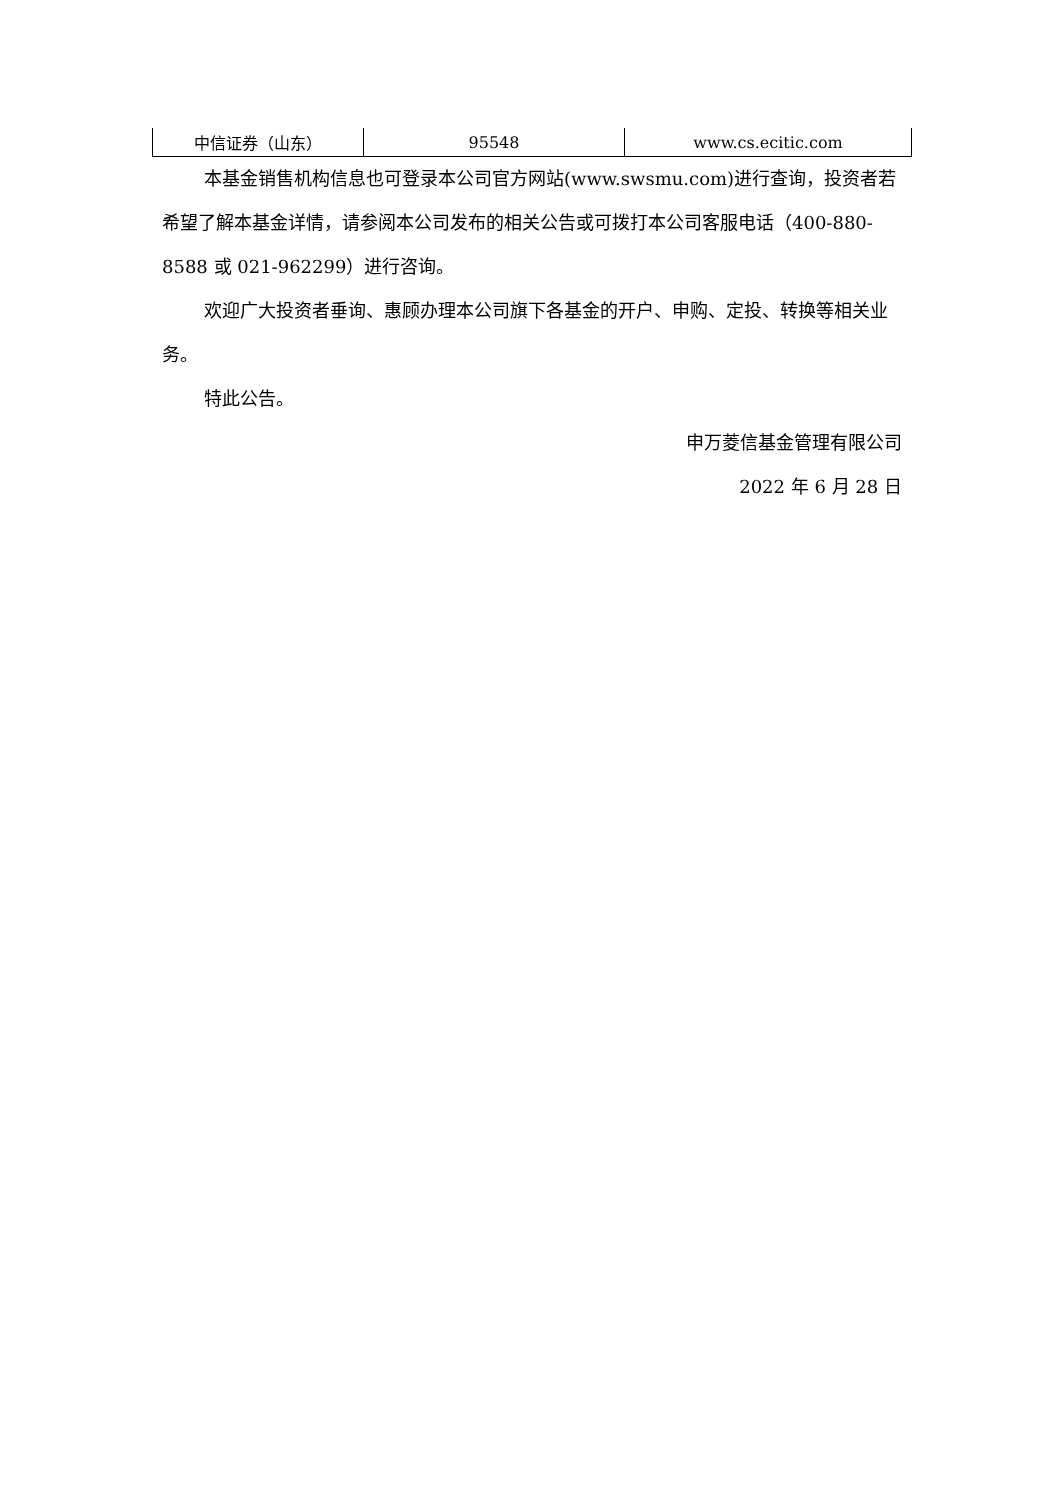| 中信证券（山东） | 95548 | www.cs.ecitic.com |
本基金销售机构信息也可登录本公司官方网站(www.swsmu.com)进行查询，投资者若希望了解本基金详情，请参阅本公司发布的相关公告或可拨打本公司客服电话（400-880-8588 或 021-962299）进行咨询。
欢迎广大投资者垂询、惠顾办理本公司旗下各基金的开户、申购、定投、转换等相关业务。
特此公告。
申万菱信基金管理有限公司
2022 年 6 月 28 日